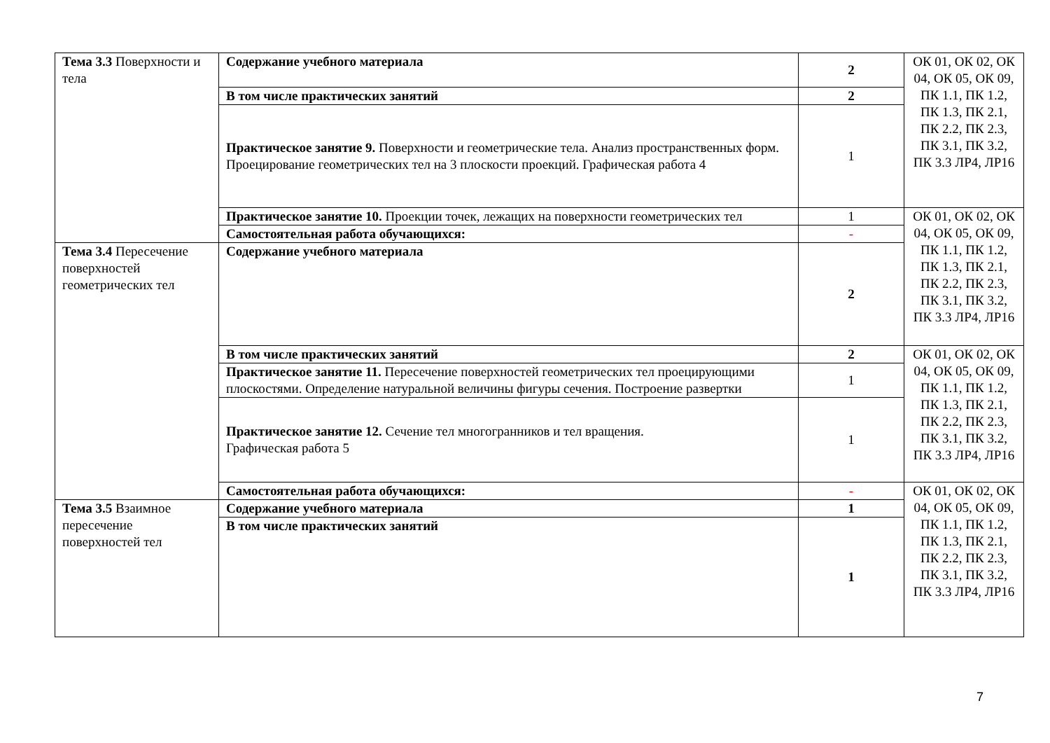| Тема 3.3 Поверхности и тела | Содержание учебного материала | 2 | ОК 01, ОК 02, ОК 04, ОК 05, ОК 09, ПК 1.1, ПК 1.2, ПК 1.3, ПК 2.1, ПК 2.2, ПК 2.3, ПК 3.1, ПК 3.2, ПК 3.3 ЛР4, ЛР16 |
| | В том числе практических занятий | 2 | |
| | Практическое занятие 9. Поверхности и геометрические тела. Анализ пространственных форм. Проецирование геометрических тел на 3 плоскости проекций. Графическая работа 4 | 1 | |
| | Практическое занятие 10. Проекции точек, лежащих на поверхности геометрических тел | 1 | ОК 01, ОК 02, ОК 04, ОК 05, ОК 09, ПК 1.1, ПК 1.2, ПК 1.3, ПК 2.1, ПК 2.2, ПК 2.3, ПК 3.1, ПК 3.2, ПК 3.3 ЛР4, ЛР16 |
| | Самостоятельная работа обучающихся: | - | |
| Тема 3.4 Пересечение поверхностей геометрических тел | Содержание учебного материала | 2 | |
| | В том числе практических занятий | 2 | ОК 01, ОК 02, ОК 04, ОК 05, ОК 09, ПК 1.1, ПК 1.2, ПК 1.3, ПК 2.1, ПК 2.2, ПК 2.3, ПК 3.1, ПК 3.2, ПК 3.3 ЛР4, ЛР16 |
| | Практическое занятие 11. Пересечение поверхностей геометрических тел проецирующими плоскостями. Определение натуральной величины фигуры сечения. Построение развертки | 1 | |
| | Практическое занятие 12. Сечение тел многогранников и тел вращения. Графическая работа 5 | 1 | |
| | Самостоятельная работа обучающихся: | - | ОК 01, ОК 02, ОК 04, ОК 05, ОК 09, ПК 1.1, ПК 1.2, ПК 1.3, ПК 2.1, ПК 2.2, ПК 2.3, ПК 3.1, ПК 3.2, ПК 3.3 ЛР4, ЛР16 |
| Тема 3.5 Взаимное пересечение поверхностей тел | Содержание учебного материала | 1 | |
| | В том числе практических занятий | 1 | |
7